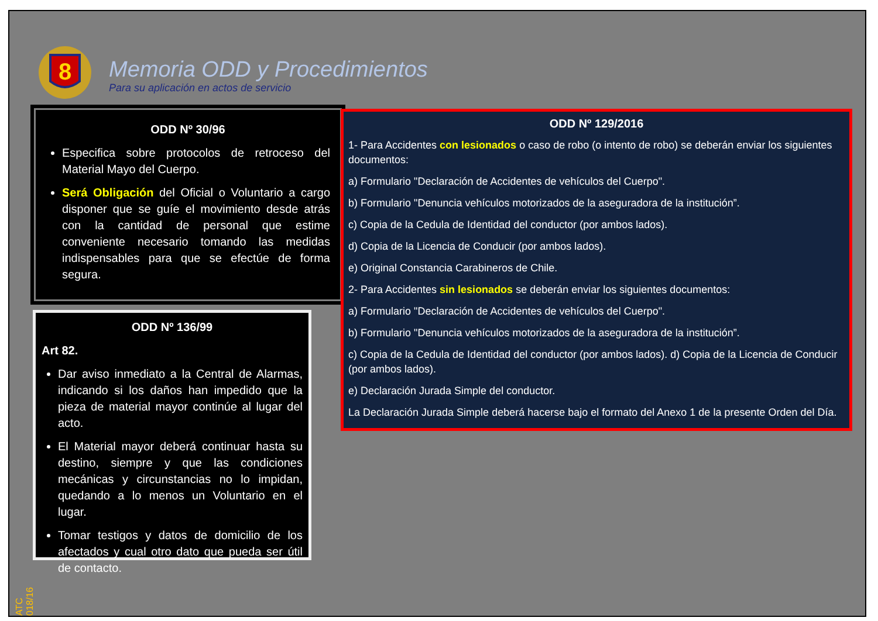8
Memoria ODD y Procedimientos
Para su aplicación en actos de servicio
ODD Nº 30/96
Especifica sobre protocolos de retroceso del Material Mayo del Cuerpo.
Será Obligación del Oficial o Voluntario a cargo disponer que se guíe el movimiento desde atrás con la cantidad de personal que estime conveniente necesario tomando las medidas indispensables para que se efectúe de forma segura.
ODD Nº 136/99
Art 82.
Dar aviso inmediato a la Central de Alarmas, indicando si los daños han impedido que la pieza de material mayor continúe al lugar del acto.
El Material mayor deberá continuar hasta su destino, siempre y que las condiciones mecánicas y circunstancias no lo impidan, quedando a lo menos un Voluntario en el lugar.
Tomar testigos y datos de domicilio de los afectados y cual otro dato que pueda ser útil de contacto.
ODD Nº 129/2016
1- Para Accidentes con lesionados o caso de robo (o intento de robo) se deberán enviar los siguientes documentos:
a) Formulario "Declaración de Accidentes de vehículos del Cuerpo".
b) Formulario "Denuncia vehículos motorizados de la aseguradora de la institución”.
c) Copia de la Cedula de Identidad del conductor (por ambos lados).
d) Copia de la Licencia de Conducir (por ambos lados).
e) Original Constancia Carabineros de Chile.
2- Para Accidentes sin lesionados se deberán enviar los siguientes documentos:
a) Formulario "Declaración de Accidentes de vehículos del Cuerpo".
b) Formulario "Denuncia vehículos motorizados de la aseguradora de la institución”.
c) Copia de la Cedula de Identidad del conductor (por ambos lados). d) Copia de la Licencia de Conducir (por ambos lados).
e) Declaración Jurada Simple del conductor.
La Declaración Jurada Simple deberá hacerse bajo el formato del Anexo 1 de la presente Orden del Día.
ATC 018/16